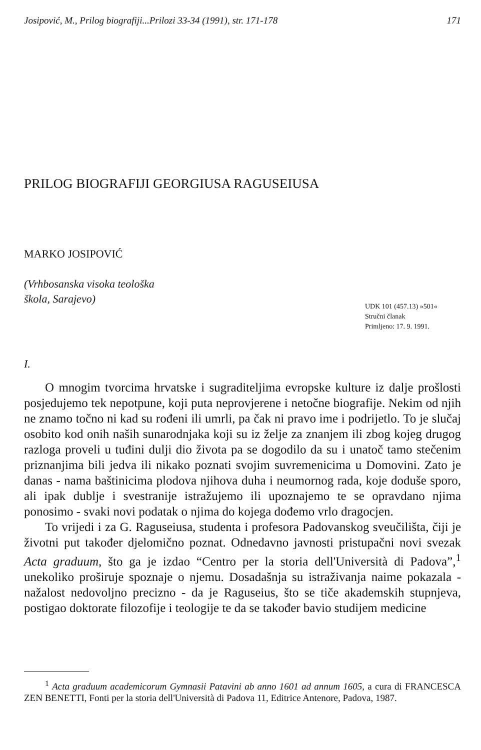Josipović, M., Prilog biografiji...Prilozi 33-34 (1991), str. 171-178 171
PRILOG BIOGRAFIJI GEORGIUSA RAGUSEIUSA
MARKO JOSIPOVIĆ
(Vrhbosanska visoka teološka
škola, Sarajevo)
UDK 101 (457.13) »501«
Stručni članak
Primljeno: 17. 9. 1991.
I.
O mnogim tvorcima hrvatske i sugraditeljima evropske kulture iz dalje prošlosti posjedujemo tek nepotpune, koji puta neprovjerene i netočne biografije. Nekim od njih ne znamo točno ni kad su rođeni ili umrli, pa čak ni pravo ime i podrijetlo. To je slučaj osobito kod onih naših sunarodnjaka koji su iz želje za znanjem ili zbog kojeg drugog razloga proveli u tuđini dulji dio života pa se dogodilo da su i unatoč tamo stečenim priznanjima bili jedva ili nikako poznati svojim suvremenicima u Domovini. Zato je danas - nama baštinicima plodova njihova duha i neumornog rada, koje doduše sporo, ali ipak dublje i svestranije istražujemo ili upoznajemo te se opravdano njima ponosimo - svaki novi podatak o njima do kojega dođemo vrlo dragocjen.
To vrijedi i za G. Raguseiusa, studenta i profesora Padovanskog sveučilišta, čiji je životni put također djelomično poznat. Odnedavno javnosti pristupačni novi svezak Acta graduum, što ga je izdao “Centro per la storia dell'Università di Padova”,<sup>1</sup> unekoliko proširuje spoznaje o njemu. Dosadašnja su istraživanja naime pokazala - nažalost nedovoljno precizno - da je Raguseius, što se tiče akademskih stupnjeva, postigao doktorate filozofije i teologije te da se također bavio studijem medicine
<sup>1</sup> Acta graduum academicorum Gymnasii Patavini ab anno 1601 ad annum 1605, a cura di FRANCESCA ZEN BENETTI, Fonti per la storia dell'Università di Padova 11, Editrice Antenore, Padova, 1987.